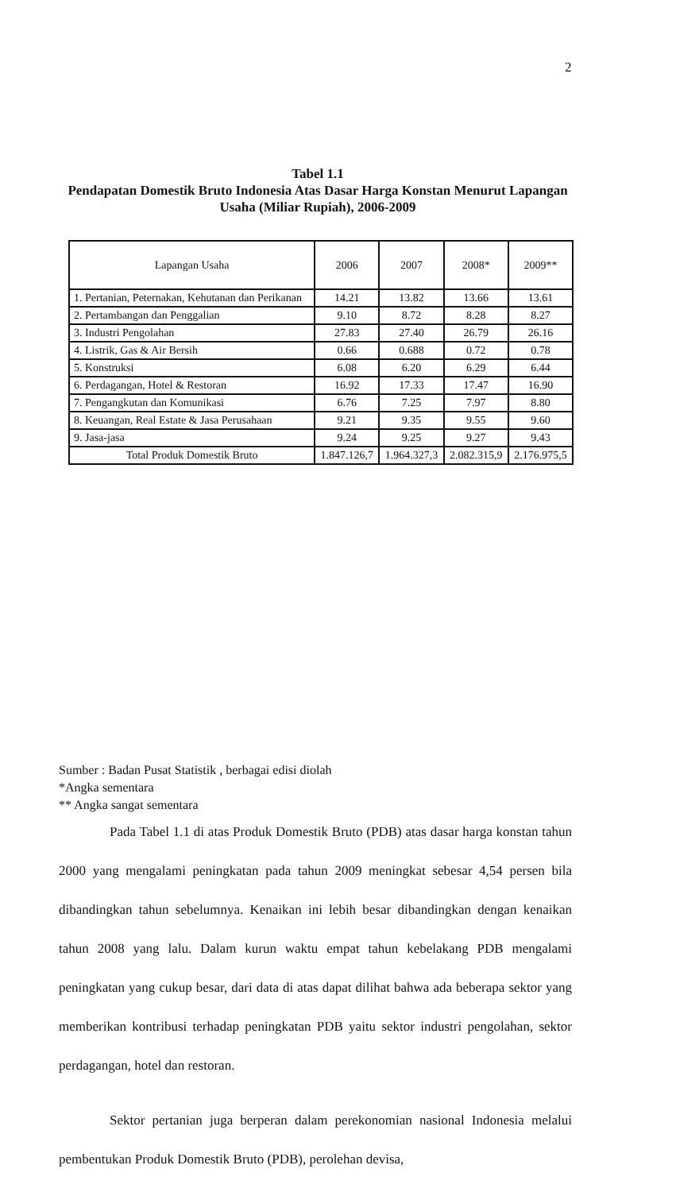2
Tabel 1.1
Pendapatan Domestik Bruto Indonesia Atas Dasar Harga Konstan Menurut Lapangan Usaha (Miliar Rupiah), 2006-2009
| Lapangan Usaha | 2006 | 2007 | 2008* | 2009** |
| --- | --- | --- | --- | --- |
| 1. Pertanian, Peternakan, Kehutanan dan Perikanan | 14.21 | 13.82 | 13.66 | 13.61 |
| 2. Pertambangan dan Penggalian | 9.10 | 8.72 | 8.28 | 8.27 |
| 3. Industri Pengolahan | 27.83 | 27.40 | 26.79 | 26.16 |
| 4. Listrik, Gas & Air Bersih | 0.66 | 0.688 | 0.72 | 0.78 |
| 5. Konstruksi | 6.08 | 6.20 | 6.29 | 6.44 |
| 6. Perdagangan, Hotel & Restoran | 16.92 | 17.33 | 17.47 | 16.90 |
| 7. Pengangkutan dan Komunikasi | 6.76 | 7.25 | 7.97 | 8.80 |
| 8. Keuangan, Real Estate & Jasa Perusahaan | 9.21 | 9.35 | 9.55 | 9.60 |
| 9. Jasa-jasa | 9.24 | 9.25 | 9.27 | 9.43 |
| Total Produk Domestik Bruto | 1.847.126,7 | 1.964.327,3 | 2.082.315,9 | 2.176.975,5 |
Sumber : Badan Pusat Statistik , berbagai edisi diolah
*Angka sementara
** Angka sangat sementara
Pada Tabel 1.1 di atas Produk Domestik Bruto (PDB) atas dasar harga konstan tahun 2000 yang mengalami peningkatan pada tahun 2009 meningkat sebesar 4,54 persen bila dibandingkan tahun sebelumnya. Kenaikan ini lebih besar dibandingkan dengan kenaikan tahun 2008 yang lalu. Dalam kurun waktu empat tahun kebelakang PDB mengalami peningkatan yang cukup besar, dari data di atas dapat dilihat bahwa ada beberapa sektor yang memberikan kontribusi terhadap peningkatan PDB yaitu sektor industri pengolahan, sektor perdagangan, hotel dan restoran.
Sektor pertanian juga berperan dalam perekonomian nasional Indonesia melalui pembentukan Produk Domestik Bruto (PDB), perolehan devisa,